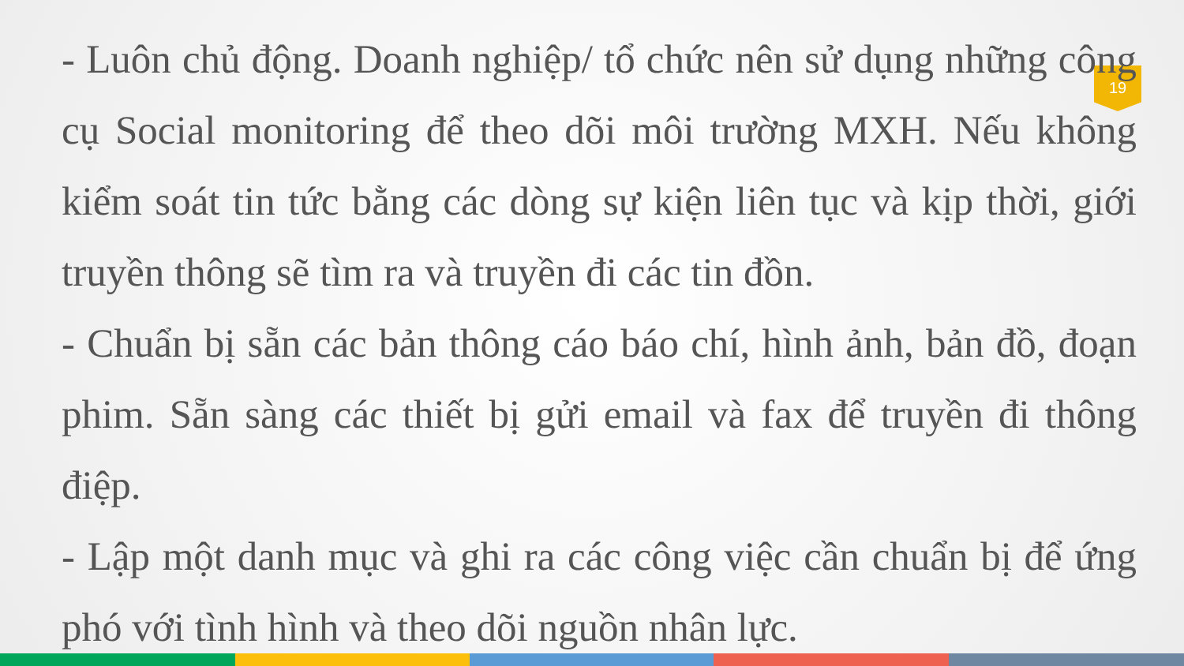19
- Luôn chủ động. Doanh nghiệp/ tổ chức nên sử dụng những công cụ Social monitoring để theo dõi môi trường MXH. Nếu không kiểm soát tin tức bằng các dòng sự kiện liên tục và kịp thời, giới truyền thông sẽ tìm ra và truyền đi các tin đồn.
- Chuẩn bị sẵn các bản thông cáo báo chí, hình ảnh, bản đồ, đoạn phim. Sẵn sàng các thiết bị gửi email và fax để truyền đi thông điệp.
- Lập một danh mục và ghi ra các công việc cần chuẩn bị để ứng phó với tình hình và theo dõi nguồn nhân lực.